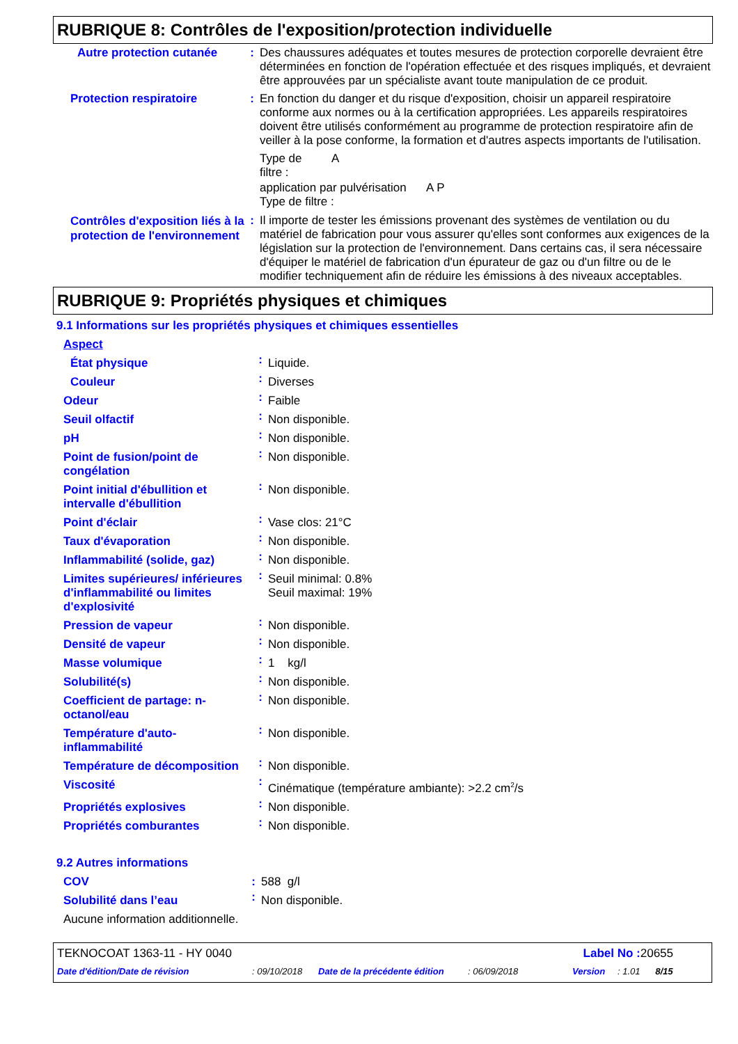RUBRIQUE 8: Contrôles de l'exposition/protection individuelle
| Autre protection cutanée | : | Des chaussures adéquates et toutes mesures de protection corporelle devraient être déterminées en fonction de l'opération effectuée et des risques impliqués, et devraient être approuvées par un spécialiste avant toute manipulation de ce produit. |
| Protection respiratoire | : | En fonction du danger et du risque d'exposition, choisir un appareil respiratoire conforme aux normes ou à la certification appropriées. Les appareils respiratoires doivent être utilisés conformément au programme de protection respiratoire afin de veiller à la pose conforme, la formation et d'autres aspects importants de l'utilisation. Type de A filtre : application par pulvérisation A P Type de filtre : |
| Contrôles d'exposition liés à la protection de l'environnement | : | Il importe de tester les émissions provenant des systèmes de ventilation ou du matériel de fabrication pour vous assurer qu'elles sont conformes aux exigences de la législation sur la protection de l'environnement. Dans certains cas, il sera nécessaire d'équiper le matériel de fabrication d'un épurateur de gaz ou d'un filtre ou de le modifier techniquement afin de réduire les émissions à des niveaux acceptables. |
RUBRIQUE 9: Propriétés physiques et chimiques
9.1 Informations sur les propriétés physiques et chimiques essentielles
| Aspect | | |
| État physique | : | Liquide. |
| Couleur | : | Diverses |
| Odeur | : | Faible |
| Seuil olfactif | : | Non disponible. |
| pH | : | Non disponible. |
| Point de fusion/point de congélation | : | Non disponible. |
| Point initial d'ébullition et intervalle d'ébullition | : | Non disponible. |
| Point d'éclair | : | Vase clos: 21°C |
| Taux d'évaporation | : | Non disponible. |
| Inflammabilité (solide, gaz) | : | Non disponible. |
| Limites supérieures/ inférieures d'inflammabilité ou limites d'explosivité | : | Seuil minimal: 0.8% Seuil maximal: 19% |
| Pression de vapeur | : | Non disponible. |
| Densité de vapeur | : | Non disponible. |
| Masse volumique | : | 1 kg/l |
| Solubilité(s) | : | Non disponible. |
| Coefficient de partage: n-octanol/eau | : | Non disponible. |
| Température d'auto-inflammabilité | : | Non disponible. |
| Température de décomposition | : | Non disponible. |
| Viscosité | : | Cinématique (température ambiante): >2.2 cm<sup>2</sup>/s |
| Propriétés explosives | : | Non disponible. |
| Propriétés comburantes | : | Non disponible. |
9.2 Autres informations
| COV | : | 588 g/l |
| Solubilité dans l’eau | : | Non disponible. |
| Aucune information additionnelle. | | |
| TEKNOCOAT 1363-11 - HY 0040 | Label No : 20655 |
| Date d'édition/Date de révision | : 09/10/2018 | Date de la précédente édition | : 06/09/2018 | Version | : 1.01 8/15 |